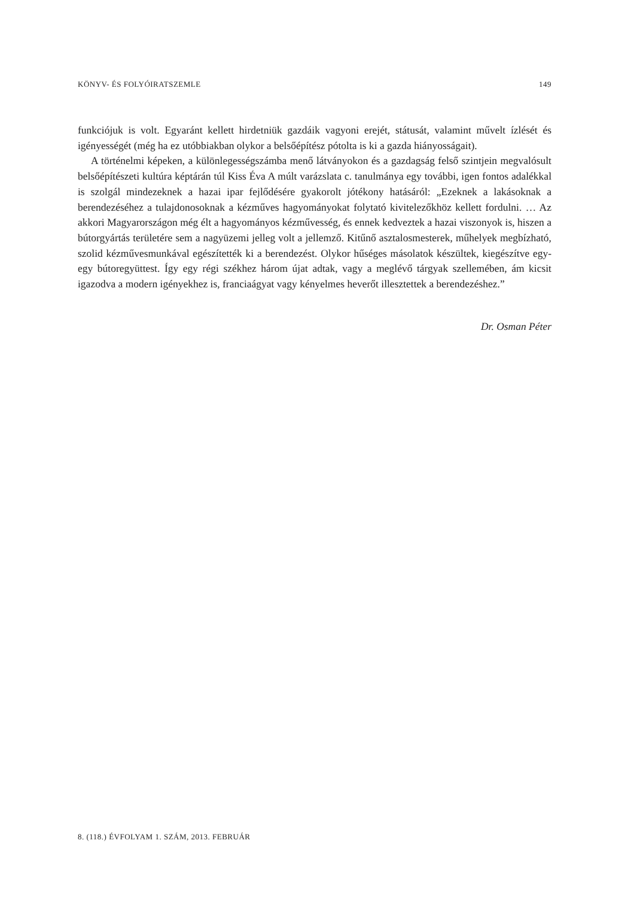KÖNYV- ÉS FOLYÓIRATSZEMLE 149
funkciójuk is volt. Egyaránt kellett hirdetniük gazdáik vagyoni erejét, státusát, valamint művelt ízlését és igényességét (még ha ez utóbbiakban olykor a belsőépítész pótolta is ki a gazda hiányosságait).
A történelmi képeken, a különlegességszámba menő látványokon és a gazdagság felső szintjein megvalósult belsőépítészeti kultúra képtárán túl Kiss Éva A múlt varázslata c. tanulmánya egy további, igen fontos adalékkal is szolgál mindezeknek a hazai ipar fejlődésére gyakorolt jótékony hatásáról: „Ezeknek a lakásoknak a berendezéséhez a tulajdonosoknak a kézműves hagyományokat folytató kivitelezőkhöz kellett fordulni. … Az akkori Magyarországon még élt a hagyományos kézművesség, és ennek kedveztek a hazai viszonyok is, hiszen a bútorgyártás területére sem a nagyüzemi jelleg volt a jellemző. Kitűnő asztalosmesterek, műhelyek megbízható, szolid kézművesmunkával egészítették ki a berendezést. Olykor hűséges másolatok készültek, kiegészítve egy-egy bútoregyüttest. Így egy régi székhez három újat adtak, vagy a meglévő tárgyak szellemében, ám kicsit igazodva a modern igényekhez is, franciaágyat vagy kényelmes heverőt illesztettek a berendezéshez.”
Dr. Osman Péter
8. (118.) ÉVFOLYAM 1. SZÁM, 2013. FEBRUÁR